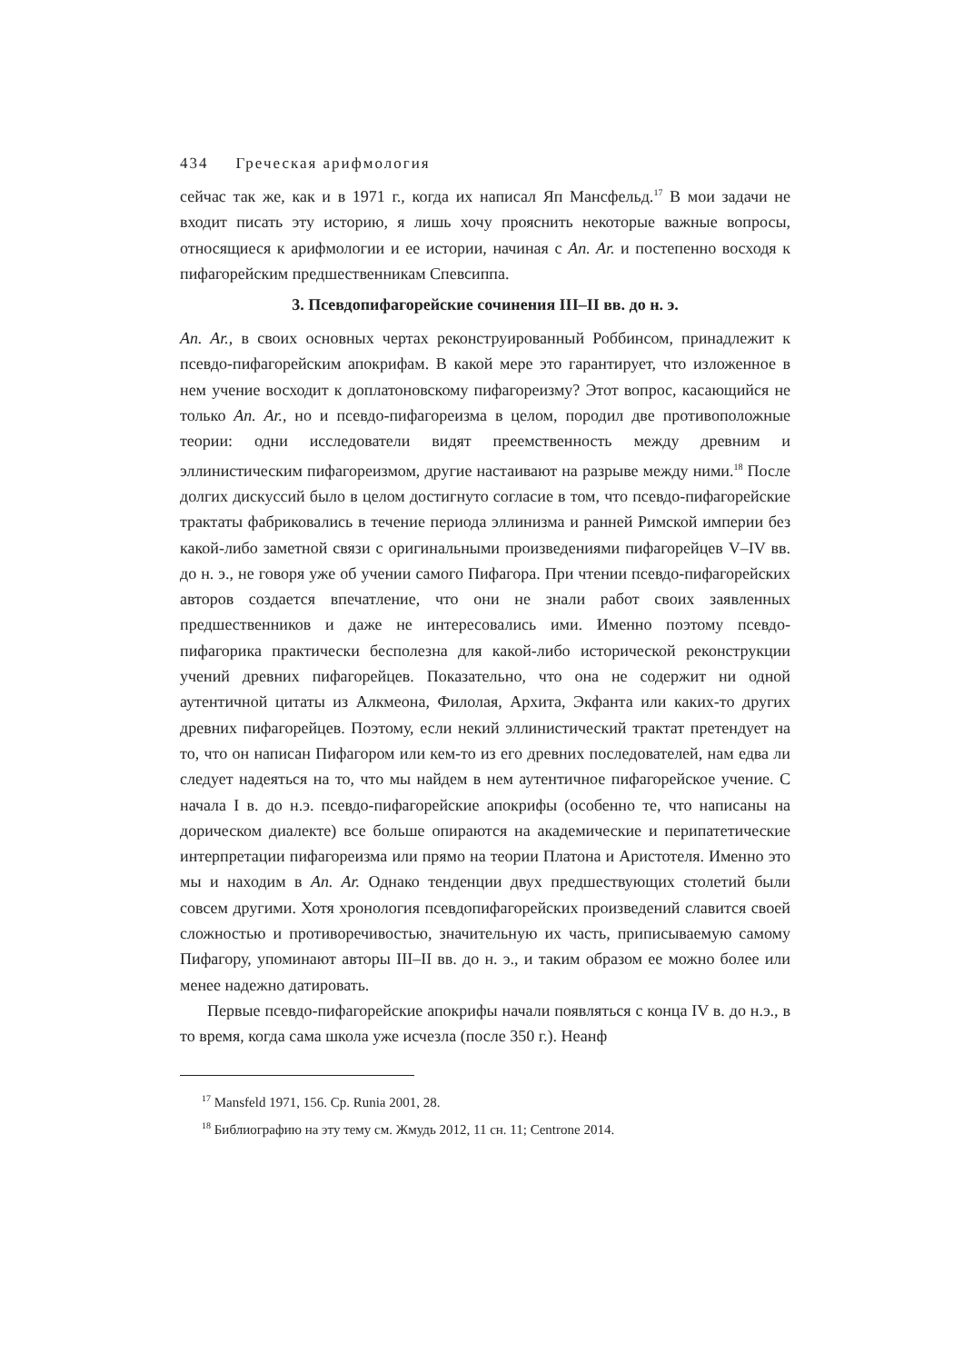434 Греческая арифмология
сейчас так же, как и в 1971 г., когда их написал Яп Мансфельд.<sup>17</sup> В мои задачи не входит писать эту историю, я лишь хочу прояснить некоторые важные вопросы, относящиеся к арифмологии и ее истории, начиная с An. Ar. и постепенно восходя к пифагорейским предшественникам Спевсиппа.
3. Псевдопифагорейские сочинения III–II вв. до н. э.
An. Ar., в своих основных чертах реконструированный Роббинсом, принадлежит к псевдо-пифагорейским апокрифам. В какой мере это гарантирует, что изложенное в нем учение восходит к доплатоновскому пифагореизму? Этот вопрос, касающийся не только An. Ar., но и псевдо-пифагореизма в целом, породил две противоположные теории: одни исследователи видят преемственность между древним и эллинистическим пифагореизмом, другие настаивают на разрыве между ними.<sup>18</sup> После долгих дискуссий было в целом достигнуто согласие в том, что псевдо-пифагорейские трактаты фабриковались в течение периода эллинизма и ранней Римской империи без какой-либо заметной связи с оригинальными произведениями пифагорейцев V–IV вв. до н. э., не говоря уже об учении самого Пифагора. При чтении псевдо-пифагорейских авторов создается впечатление, что они не знали работ своих заявленных предшественников и даже не интересовались ими. Именно поэтому псевдо-пифагорика практически бесполезна для какой-либо исторической реконструкции учений древних пифагорейцев. Показательно, что она не содержит ни одной аутентичной цитаты из Алкмеона, Филолая, Архита, Экфанта или каких-то других древних пифагорейцев. Поэтому, если некий эллинистический трактат претендует на то, что он написан Пифагором или кем-то из его древних последователей, нам едва ли следует надеяться на то, что мы найдем в нем аутентичное пифагорейское учение. С начала I в. до н.э. псевдо-пифагорейские апокрифы (особенно те, что написаны на дорическом диалекте) все больше опираются на академические и перипатетические интерпретации пифагореизма или прямо на теории Платона и Аристотеля. Именно это мы и находим в An. Ar. Однако тенденции двух предшествующих столетий были совсем другими. Хотя хронология псевдопифагорейских произведений славится своей сложностью и противоречивостью, значительную их часть, приписываемую самому Пифагору, упоминают авторы III–II вв. до н. э., и таким образом ее можно более или менее надежно датировать.
Первые псевдо-пифагорейские апокрифы начали появляться с конца IV в. до н.э., в то время, когда сама школа уже исчезла (после 350 г.). Неанф
<sup>17</sup> Mansfeld 1971, 156. Ср. Runia 2001, 28.
<sup>18</sup> Библиографию на эту тему см. Жмудь 2012, 11 сн. 11; Centrone 2014.